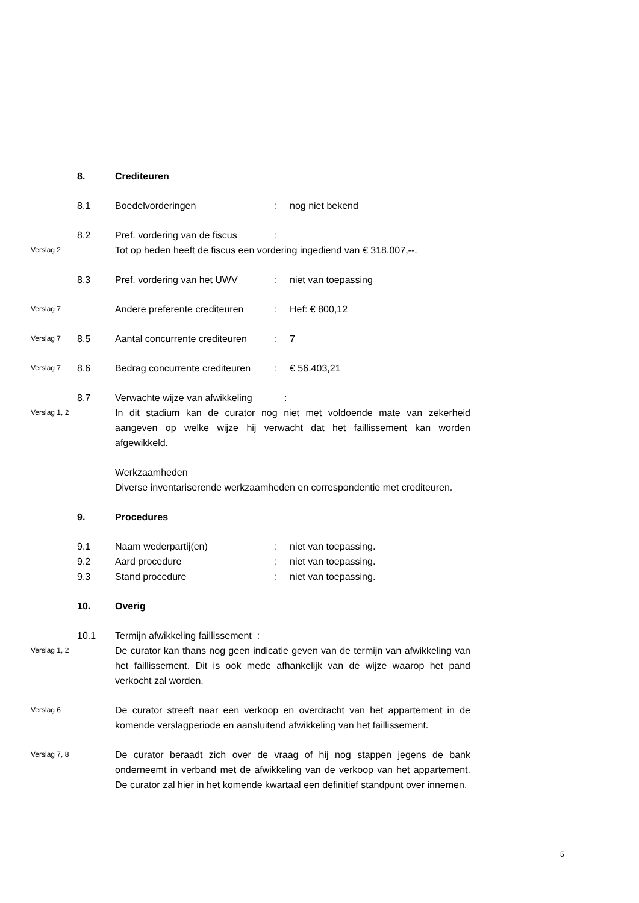8. Crediteuren
8.1 Boedelvorderingen : nog niet bekend
8.2 Pref. vordering van de fiscus
:
Verslag 2
Tot op heden heeft de fiscus een vordering ingediend van € 318.007,--.
8.3 Pref. vordering van het UWV : niet van toepassing
Verslag 7
Andere preferente crediteuren
: Hef: € 800,12
Verslag 7
8.5 Aantal concurrente crediteuren
: 7
Verslag 7
8.6 Bedrag concurrente crediteuren
: € 56.403,21
8.7 Verwachte wijze van afwikkeling :
Verslag 1, 2
In dit stadium kan de curator nog niet met voldoende mate van zekerheid aangeven op welke wijze hij verwacht dat het faillissement kan worden afgewikkeld.
Werkzaamheden
Diverse inventariserende werkzaamheden en correspondentie met crediteuren.
9. Procedures
9.1 Naam wederpartij(en) : niet van toepassing.
9.2 Aard procedure : niet van toepassing.
9.3 Stand procedure : niet van toepassing.
10. Overig
10.1 Termijn afwikkeling faillissement :
Verslag 1, 2
De curator kan thans nog geen indicatie geven van de termijn van afwikkeling van het faillissement. Dit is ook mede afhankelijk van de wijze waarop het pand verkocht zal worden.
Verslag 6
De curator streeft naar een verkoop en overdracht van het appartement in de komende verslagperiode en aansluitend afwikkeling van het faillissement.
Verslag 7, 8
De curator beraadt zich over de vraag of hij nog stappen jegens de bank onderneemt in verband met de afwikkeling van de verkoop van het appartement. De curator zal hier in het komende kwartaal een definitief standpunt over innemen.
5